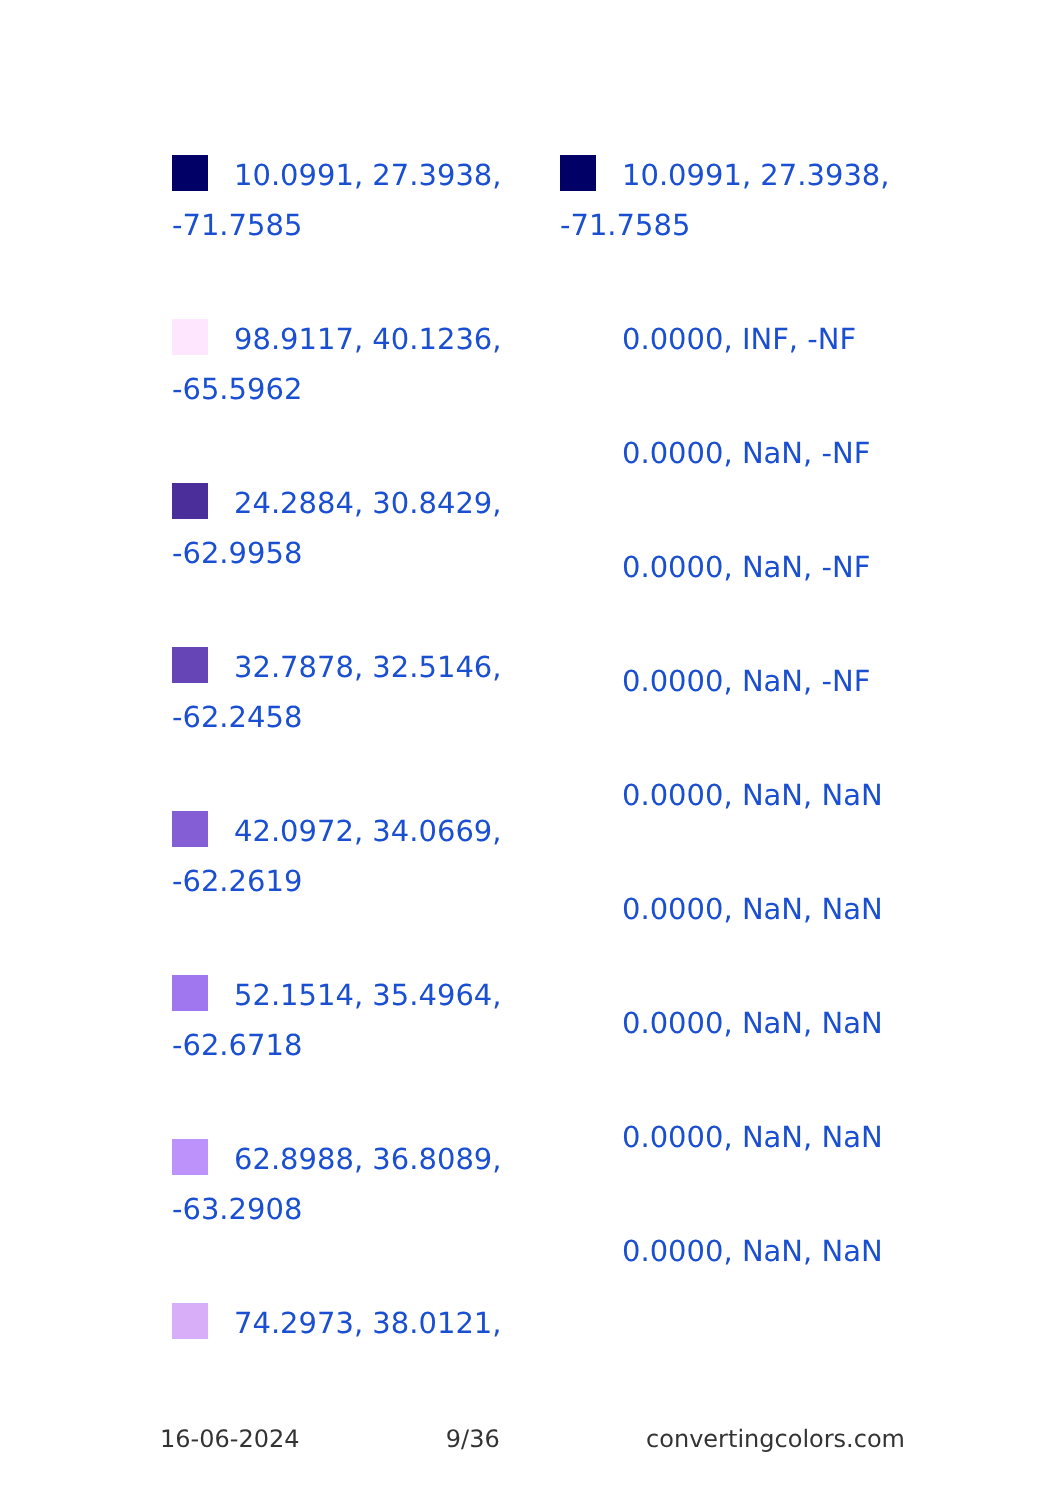10.0991, 27.3938, -71.7585
98.9117, 40.1236, -65.5962
24.2884, 30.8429, -62.9958
32.7878, 32.5146, -62.2458
42.0972, 34.0669, -62.2619
52.1514, 35.4964, -62.6718
62.8988, 36.8089, -63.2908
74.2973, 38.0121,
10.0991, 27.3938, -71.7585
0.0000, INF, -NF
0.0000, NaN, -NF
0.0000, NaN, -NF
0.0000, NaN, -NF
0.0000, NaN, NaN
0.0000, NaN, NaN
0.0000, NaN, NaN
0.0000, NaN, NaN
0.0000, NaN, NaN
16-06-2024 9/36 convertingcolors.com